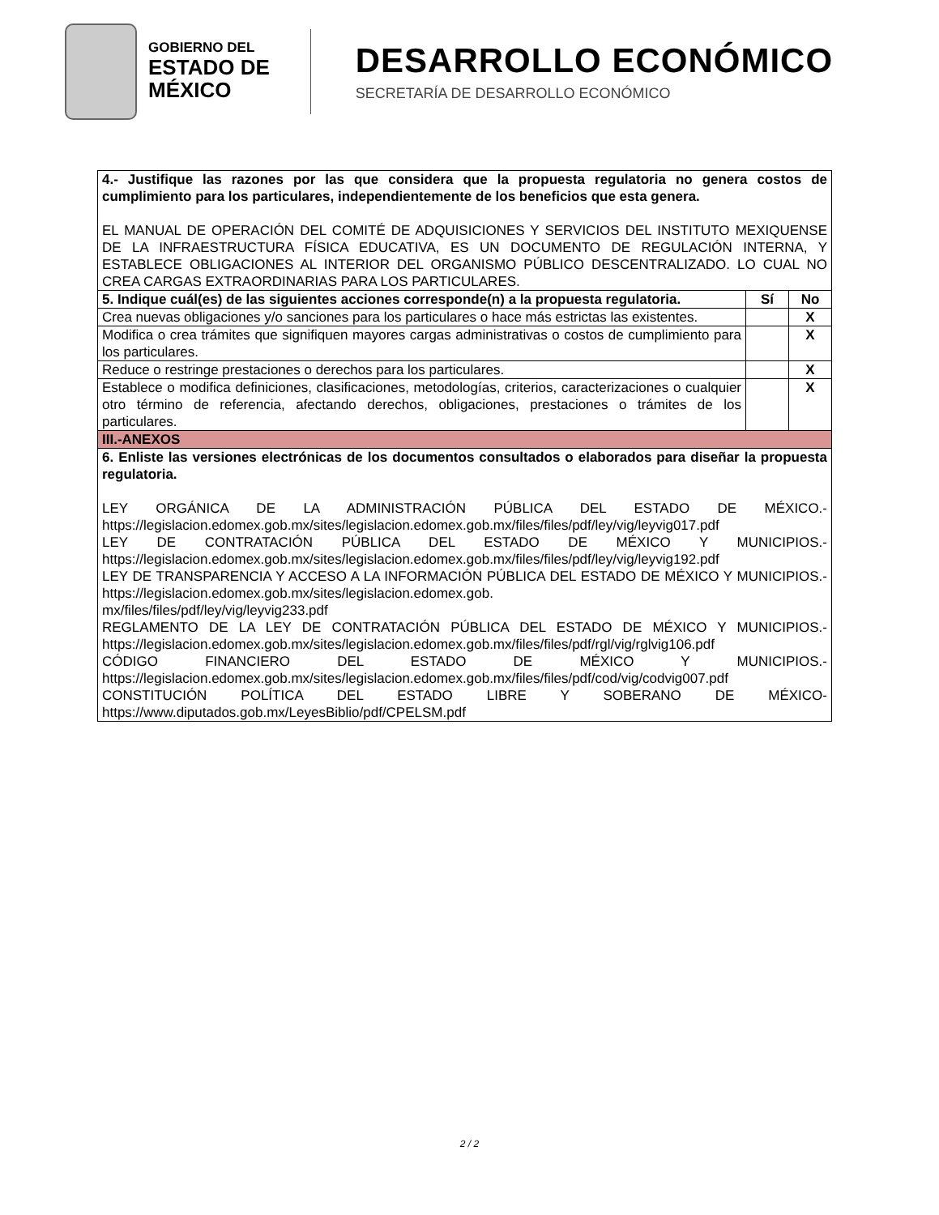GOBIERNO DEL
ESTADO DE
MÉXICO
DESARROLLO ECONÓMICO
SECRETARÍA DE DESARROLLO ECONÓMICO
| 4.- Justifique las razones por las que considera que la propuesta regulatoria no genera costos de cumplimiento para los particulares, independientemente de los beneficios que esta genera. EL MANUAL DE OPERACIÓN DEL COMITÉ DE ADQUISICIONES Y SERVICIOS DEL INSTITUTO MEXIQUENSE DE LA INFRAESTRUCTURA FÍSICA EDUCATIVA, ES UN DOCUMENTO DE REGULACIÓN INTERNA, Y ESTABLECE OBLIGACIONES AL INTERIOR DEL ORGANISMO PÚBLICO DESCENTRALIZADO. LO CUAL NO CREA CARGAS EXTRAORDINARIAS PARA LOS PARTICULARES. | | |
| 5. Indique cuál(es) de las siguientes acciones corresponde(n) a la propuesta regulatoria. | Sí | No |
| Crea nuevas obligaciones y/o sanciones para los particulares o hace más estrictas las existentes. | | X |
| Modifica o crea trámites que signifiquen mayores cargas administrativas o costos de cumplimiento para los particulares. | | X |
| Reduce o restringe prestaciones o derechos para los particulares. | | X |
| Establece o modifica definiciones, clasificaciones, metodologías, criterios, caracterizaciones o cualquier otro término de referencia, afectando derechos, obligaciones, prestaciones o trámites de los particulares. | | X |
| III.-ANEXOS | | |
| 6. Enliste las versiones electrónicas de los documentos consultados o elaborados para diseñar la propuesta regulatoria. LEY ORGÁNICA DE LA ADMINISTRACIÓN PÚBLICA DEL ESTADO DE MÉXICO.-https://legislacion.edomex.gob.mx/sites/legislacion.edomex.gob.mx/files/files/pdf/ley/vig/leyvig017.pdf LEY DE CONTRATACIÓN PÚBLICA DEL ESTADO DE MÉXICO Y MUNICIPIOS.-https://legislacion.edomex.gob.mx/sites/legislacion.edomex.gob.mx/files/files/pdf/ley/vig/leyvig192.pdf LEY DE TRANSPARENCIA Y ACCESO A LA INFORMACIÓN PÚBLICA DEL ESTADO DE MÉXICO Y MUNICIPIOS.-https://legislacion.edomex.gob.mx/sites/legislacion.edomex.gob. mx/files/files/pdf/ley/vig/leyvig233.pdf REGLAMENTO DE LA LEY DE CONTRATACIÓN PÚBLICA DEL ESTADO DE MÉXICO Y MUNICIPIOS.-https://legislacion.edomex.gob.mx/sites/legislacion.edomex.gob.mx/files/files/pdf/rgl/vig/rglvig106.pdf CÓDIGO FINANCIERO DEL ESTADO DE MÉXICO Y MUNICIPIOS.-https://legislacion.edomex.gob.mx/sites/legislacion.edomex.gob.mx/files/files/pdf/cod/vig/codvig007.pdf CONSTITUCIÓN POLÍTICA DEL ESTADO LIBRE Y SOBERANO DE MÉXICO-https://www.diputados.gob.mx/LeyesBiblio/pdf/CPELSM.pdf | | |
2 / 2